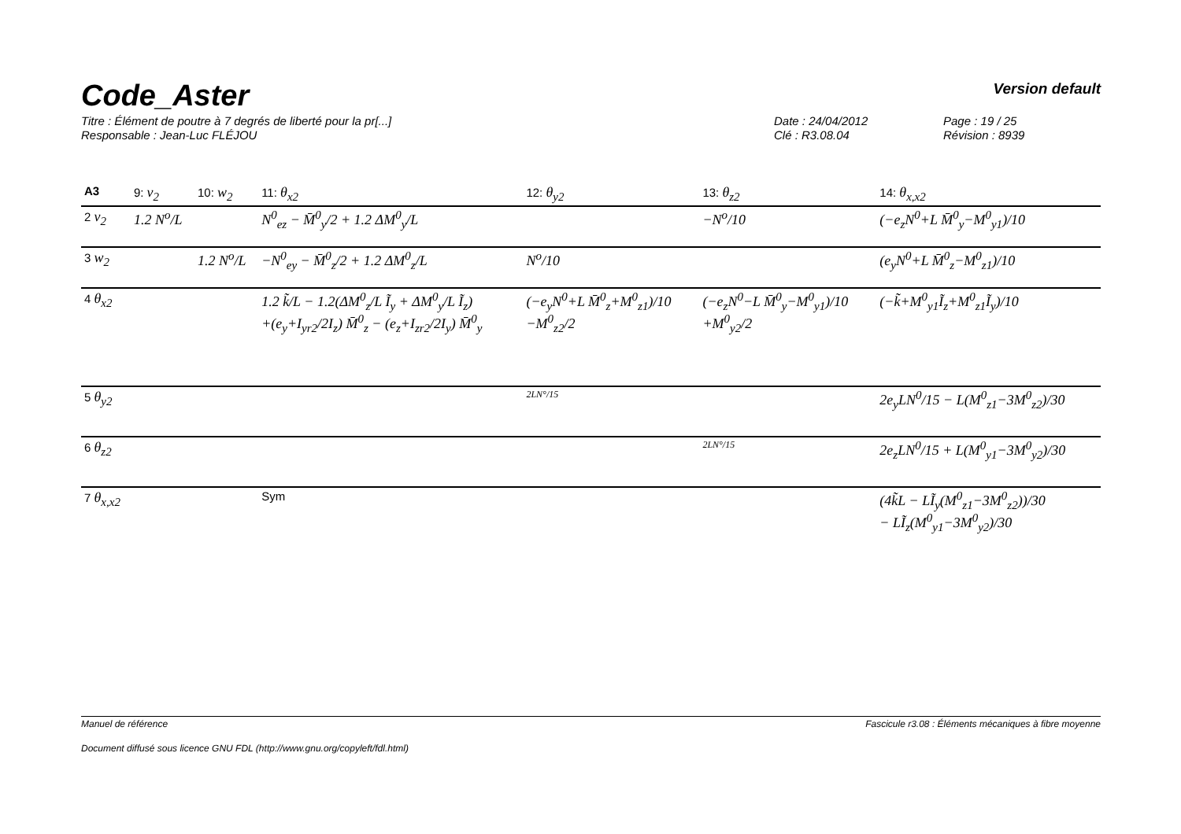Code_Aster
Version default
Titre : Élément de poutre à 7 degrés de liberté pour la pr[...]
Responsable : Jean-Luc FLÉJOU
Date : 24/04/2012
Clé : R3.08.04
Page : 19 / 25
Révision : 8939
| A3 | 9: v<sub>2</sub> | 10: w<sub>2</sub> | 11: θ<sub>x2</sub> | 12: θ<sub>y2</sub> | 13: θ<sub>z2</sub> | 14: θ<sub>x,x2</sub> |
| --- | --- | --- | --- | --- | --- | --- |
| 2 v<sub>2</sub> | 1.2 N<sup>o</sup>/L | | N<sup>0</sup><sub>ez</sub> − M̄<sup>0</sup><sub>y</sub>/2 + 1.2 ΔM<sup>0</sup><sub>y</sub>/L | | −N<sup>o</sup>/10 | (−e<sub>z</sub>N<sup>0</sup>+L M̄<sup>0</sup><sub>y</sub>−M<sup>0</sup><sub>y1</sub>)/10 |
| 3 w<sub>2</sub> | | 1.2 N<sup>o</sup>/L | −N<sup>0</sup><sub>ey</sub> − M̄<sup>0</sup><sub>z</sub>/2 + 1.2 ΔM<sup>0</sup><sub>z</sub>/L | N<sup>o</sup>/10 | | (e<sub>y</sub>N<sup>0</sup>+L M̄<sup>0</sup><sub>z</sub>−M<sup>0</sup><sub>z1</sub>)/10 |
| 4 θ<sub>x2</sub> | | | 1.2 k̃/L − 1.2(ΔM<sup>0</sup><sub>z</sub>/L Ĩ<sub>y</sub> + ΔM<sup>0</sup><sub>y</sub>/L Ĩ<sub>z</sub>) +(e<sub>y</sub>+I<sub>yr2</sub>/2I<sub>z</sub>) M̄<sup>0</sup><sub>z</sub> − (e<sub>z</sub>+I<sub>zr2</sub>/2I<sub>y</sub>) M̄<sup>0</sup><sub>y</sub> | (−e<sub>y</sub>N<sup>0</sup>+L M̄<sup>0</sup><sub>z</sub>+M<sup>0</sup><sub>z1</sub>)/10 −M<sup>0</sup><sub>z2</sub>/2 | (−e<sub>z</sub>N<sup>0</sup>−L M̄<sup>0</sup><sub>y</sub>−M<sup>0</sup><sub>y1</sub>)/10 +M<sup>0</sup><sub>y2</sub>/2 | (−k̃+M<sup>0</sup><sub>y1</sub>Ĩ<sub>z</sub>+M<sup>0</sup><sub>z1</sub>Ĩ<sub>y</sub>)/10 |
| 5 θ<sub>y2</sub> | | | | 2LN°/15 | | 2e<sub>y</sub>LN<sup>0</sup>/15 − L(M<sup>0</sup><sub>z1</sub>−3M<sup>0</sup><sub>z2</sub>)/30 |
| 6 θ<sub>z2</sub> | | | | | 2LN°/15 | 2e<sub>z</sub>LN<sup>0</sup>/15 + L(M<sup>0</sup><sub>y1</sub>−3M<sup>0</sup><sub>y2</sub>)/30 |
| 7 θ<sub>x,x2</sub> | | | Sym | | | (4k̃L − LĨ<sub>y</sub>(M<sup>0</sup><sub>z1</sub>−3M<sup>0</sup><sub>z2</sub>))/30 − LĨ<sub>z</sub>(M<sup>0</sup><sub>y1</sub>−3M<sup>0</sup><sub>y2</sub>)/30 |
Manuel de référence Fascicule r3.08 : Éléments mécaniques à fibre moyenne
Document diffusé sous licence GNU FDL (http://www.gnu.org/copyleft/fdl.html)